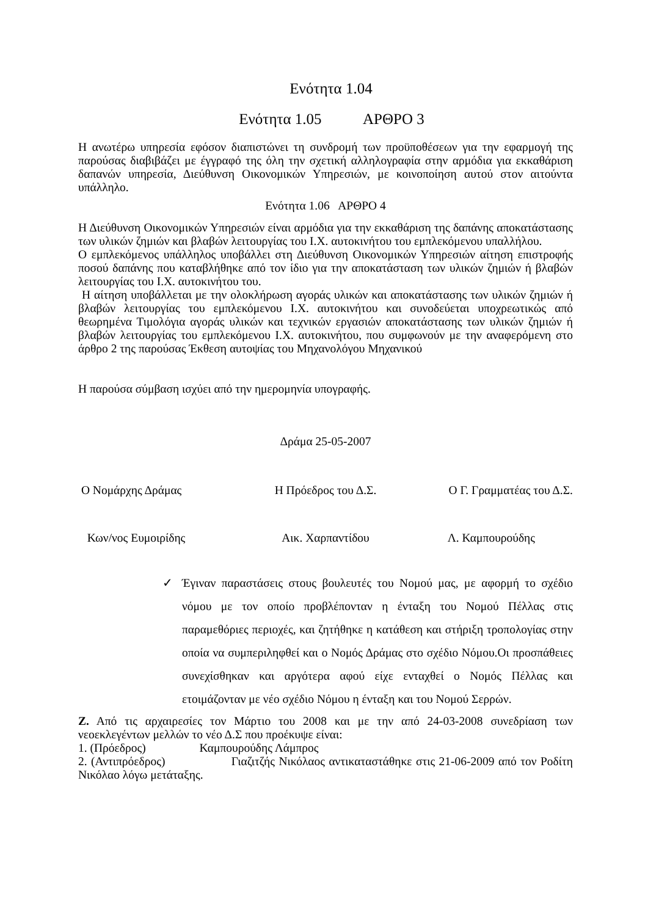Ενότητα 1.04
Ενότητα 1.05 ΑΡΘΡΟ 3
Η ανωτέρω υπηρεσία εφόσον διαπιστώνει τη συνδρομή των προϋποθέσεων για την εφαρμογή της παρούσας διαβιβάζει με έγγραφό της όλη την σχετική αλληλογραφία στην αρμόδια για εκκαθάριση δαπανών υπηρεσία, Διεύθυνση Οικονομικών Υπηρεσιών, με κοινοποίηση αυτού στον αιτούντα υπάλληλο.
Ενότητα 1.06 ΑΡΘΡΟ 4
Η Διεύθυνση Οικονομικών Υπηρεσιών είναι αρμόδια για την εκκαθάριση της δαπάνης αποκατάστασης των υλικών ζημιών και βλαβών λειτουργίας του Ι.Χ. αυτοκινήτου του εμπλεκόμενου υπαλλήλου.
Ο εμπλεκόμενος υπάλληλος υποβάλλει στη Διεύθυνση Οικονομικών Υπηρεσιών αίτηση επιστροφής ποσού δαπάνης που καταβλήθηκε από τον ίδιο για την αποκατάσταση των υλικών ζημιών ή βλαβών λειτουργίας του Ι.Χ. αυτοκινήτου του.
Η αίτηση υποβάλλεται με την ολοκλήρωση αγοράς υλικών και αποκατάστασης των υλικών ζημιών ή βλαβών λειτουργίας του εμπλεκόμενου Ι.Χ. αυτοκινήτου και συνοδεύεται υποχρεωτικώς από θεωρημένα Τιμολόγια αγοράς υλικών και τεχνικών εργασιών αποκατάστασης των υλικών ζημιών ή βλαβών λειτουργίας του εμπλεκόμενου Ι.Χ. αυτοκινήτου, που συμφωνούν με την αναφερόμενη στο άρθρο 2 της παρούσας Έκθεση αυτοψίας του Μηχανολόγου Μηχανικού
Η παρούσα σύμβαση ισχύει από την ημερομηνία υπογραφής.
Δράμα 25-05-2007
Ο Νομάρχης Δράμας Η Πρόεδρος του Δ.Σ. Ο Γ. Γραμματέας του Δ.Σ.
Κων/νος Ευμοιρίδης Αικ. Χαρπαντίδου Λ. Καμπουρούδης
✓ Έγιναν παραστάσεις στους βουλευτές του Νομού μας, με αφορμή το σχέδιο νόμου με τον οποίο προβλέπονταν η ένταξη του Νομού Πέλλας στις παραμεθόριες περιοχές, και ζητήθηκε η κατάθεση και στήριξη τροπολογίας στην οποία να συμπεριληφθεί και ο Νομός Δράμας στο σχέδιο Νόμου.Οι προσπάθειες συνεχίσθηκαν και αργότερα αφού είχε ενταχθεί ο Νομός Πέλλας και ετοιμάζονταν με νέο σχέδιο Νόμου η ένταξη και του Νομού Σερρών.
Ζ. Από τις αρχαιρεσίες τον Μάρτιο του 2008 και με την από 24-03-2008 συνεδρίαση των νεοεκλεγέντων μελλών το νέο Δ.Σ που προέκυψε είναι:
1. (Πρόεδρος) Καμπουρούδης Λάμπρος
2. (Αντιπρόεδρος) Γιαζιτζής Νικόλαος αντικαταστάθηκε στις 21-06-2009 από τον Ροδίτη Νικόλαο λόγω μετάταξης.